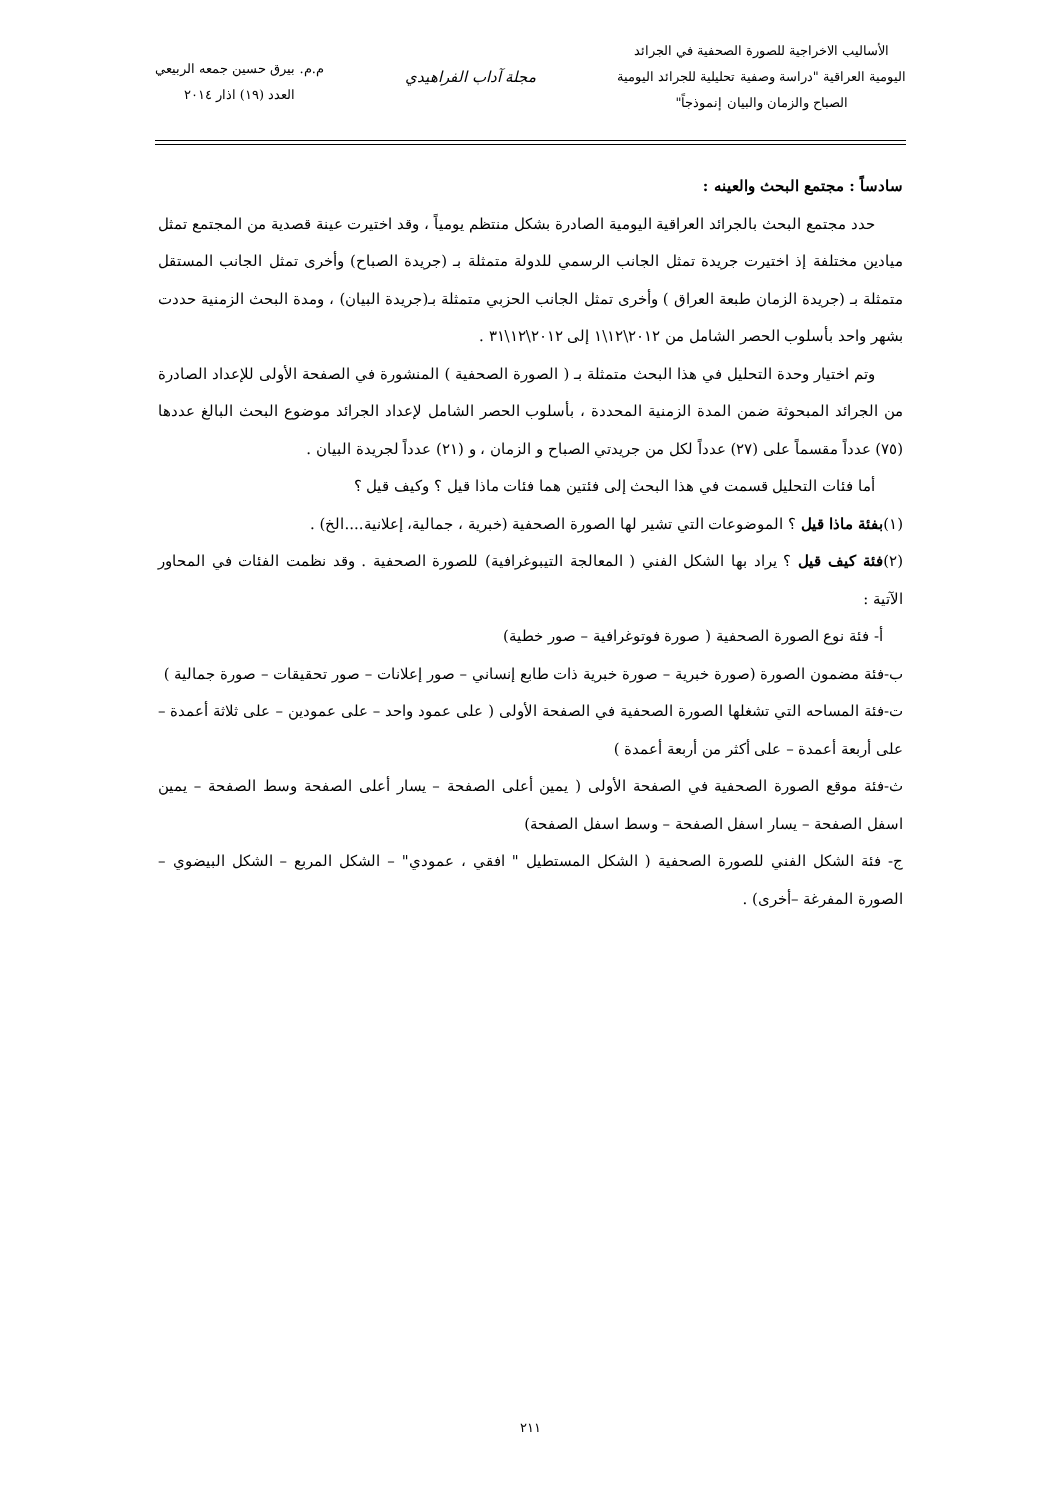الأساليب الاخراجية للصورة الصحفية في الجرائد
اليومية العراقية "دراسة وصفية تحليلية للجرائد اليومية
الصباح والزمان والبيان إنموذجاً"
مجلة آداب الفراهيدي
م.م. بيرق حسين جمعه الربيعي
العدد (١٩) اذار ٢٠١٤
سادساً : مجتمع البحث والعينه :
حدد مجتمع البحث بالجرائد العراقية اليومية الصادرة بشكل منتظم يومياً ، وقد اختيرت عينة قصدية من المجتمع تمثل ميادين مختلفة إذ اختيرت جريدة تمثل الجانب الرسمي للدولة متمثلة بـ (جريدة الصباح) وأخرى تمثل الجانب المستقل متمثلة بـ (جريدة الزمان طبعة العراق ) وأخرى تمثل الجانب الحزبي متمثلة بـ(جريدة البيان) ، ومدة البحث الزمنية حددت بشهر واحد بأسلوب الحصر الشامل من ٢٠١٢\١٢\١ إلى ٢٠١٢\١٢\٣١ .
وتم اختيار وحدة التحليل في هذا البحث متمثلة بـ ( الصورة الصحفية ) المنشورة في الصفحة الأولى للإعداد الصادرة من الجرائد المبحوثة ضمن المدة الزمنية المحددة ، بأسلوب الحصر الشامل لإعداد الجرائد موضوع البحث البالغ عددها (٧٥) عدداً مقسماً على (٢٧) عدداً لكل من جريدتي الصباح و الزمان ، و (٢١) عدداً لجريدة البيان .
أما فئات التحليل قسمت في هذا البحث إلى فئتين هما فئات ماذا قيل ؟ وكيف قيل ؟
(١)بفئة ماذا قيل ؟ الموضوعات التي تشير لها الصورة الصحفية (خبرية ، جمالية، إعلانية....الخ) .
(٢)فئة كيف قيل ؟ يراد بها الشكل الفني ( المعالجة التيبوغرافية) للصورة الصحفية . وقد نظمت الفئات في المحاور الآتية :
أ- فئة نوع الصورة الصحفية ( صورة فوتوغرافية – صور خطية)
ب-فئة مضمون الصورة (صورة خبرية – صورة خبرية ذات طابع إنساني – صور إعلانات – صور تحقيقات – صورة جمالية )
ت-فئة المساحه التي تشغلها الصورة الصحفية في الصفحة الأولى ( على عمود واحد – على عمودين – على ثلاثة أعمدة –على أربعة أعمدة – على أكثر من أربعة أعمدة )
ث-فئة موقع الصورة الصحفية في الصفحة الأولى ( يمين أعلى الصفحة – يسار أعلى الصفحة وسط الصفحة – يمين اسفل الصفحة – يسار اسفل الصفحة – وسط اسفل الصفحة)
ج- فئة الشكل الفني للصورة الصحفية ( الشكل المستطيل " افقي ، عمودي" – الشكل المربع – الشكل البيضوي – الصورة المفرغة –أخرى) .
٢١١